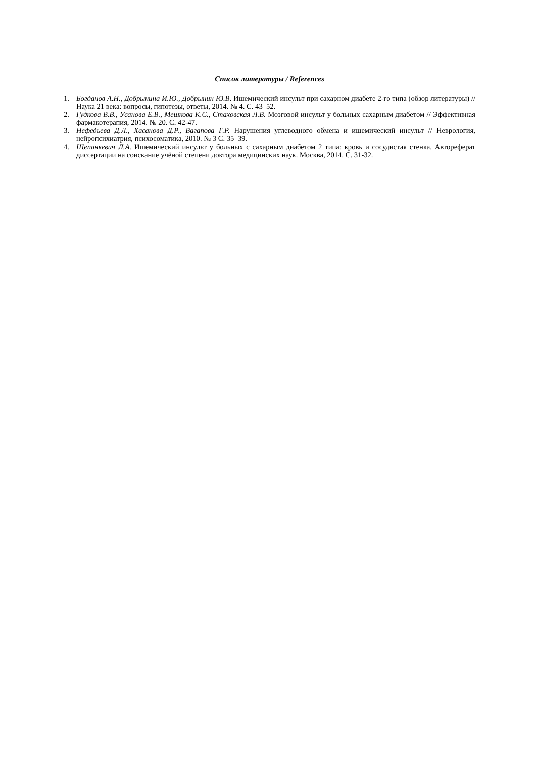Список литературы / References
1. Богданов А.Н., Добрынина И.Ю., Добрынин Ю.В. Ишемический инсульт при сахарном диабете 2-го типа (обзор литературы) // Наука 21 века: вопросы, гипотезы, ответы, 2014. № 4. С. 43–52.
2. Гудкова В.В., Усанова Е.В., Мешкова К.С., Стаховская Л.В. Мозговой инсульт у больных сахарным диабетом // Эффективная фармакотерапия, 2014. № 20. С. 42-47.
3. Нефедьева Д.Л., Хасанова Д.Р., Вагапова Г.Р. Нарушения углеводного обмена и ишемический инсульт // Неврология, нейропсихиатрия, психосоматика, 2010. № 3 С. 35–39.
4. Щепанкевич Л.А. Ишемический инсульт у больных с сахарным диабетом 2 типа: кровь и сосудистая стенка. Автореферат диссертации на соискание учёной степени доктора медицинских наук. Москва, 2014. С. 31-32.